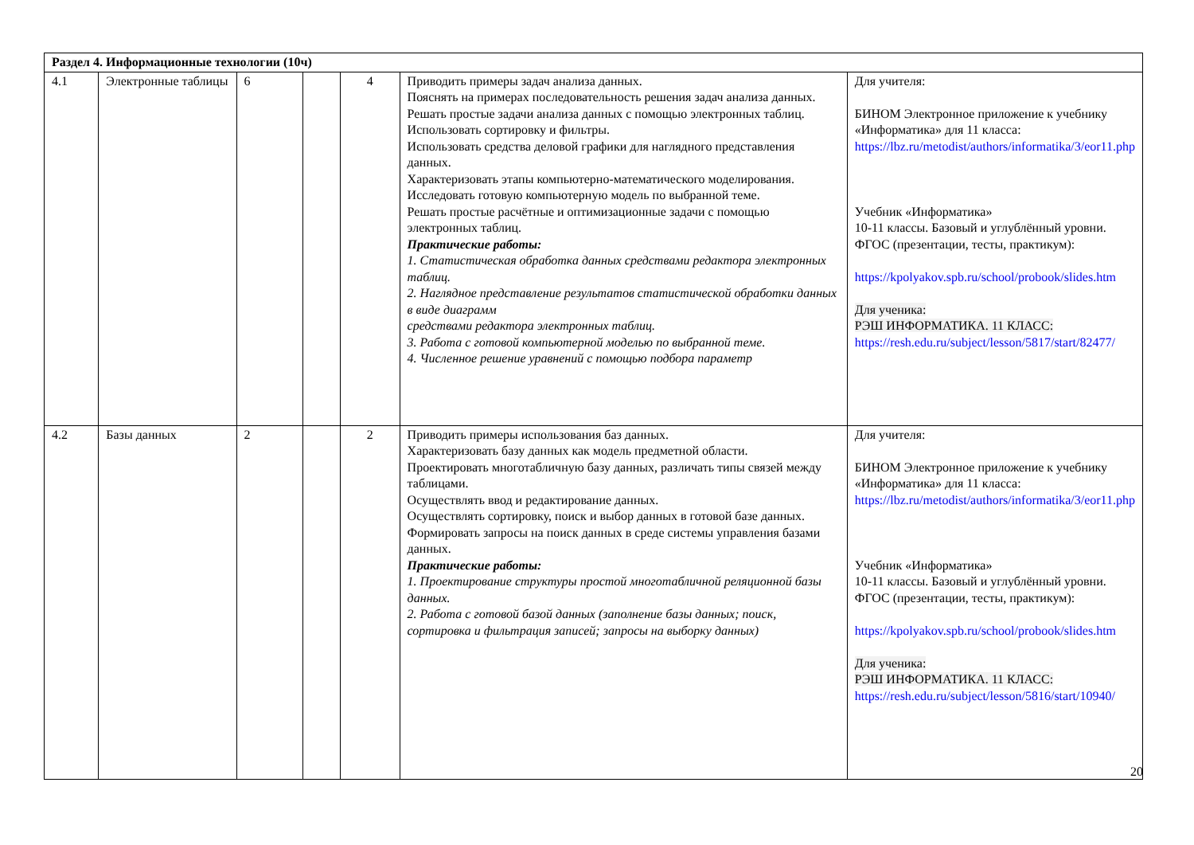| Раздел 4. Информационные технологии (10ч) | | | | | | |
| 4.1 | Электронные таблицы | 6 | | 4 | Приводить примеры задач анализа данных. Пояснять на примерах последовательность решения задач анализа данных. Решать простые задачи анализа данных с помощью электронных таблиц. Использовать сортировку и фильтры. Использовать средства деловой графики для наглядного представления данных. Характеризовать этапы компьютерно-математического моделирования. Исследовать готовую компьютерную модель по выбранной теме. Решать простые расчётные и оптимизационные задачи с помощью электронных таблиц. Практические работы: 1. Статистическая обработка данных средствами редактора электронных таблиц. 2. Наглядное представление результатов статистической обработки данных в виде диаграмм средствами редактора электронных таблиц. 3. Работа с готовой компьютерной моделью по выбранной теме. 4. Численное решение уравнений с помощью подбора параметр | Для учителя: БИНОМ Электронное приложение к учебнику «Информатика» для 11 класса: https://lbz.ru/metodist/authors/informatika/3/eor11.php Учебник «Информатика» 10-11 классы. Базовый и углублённый уровни. ФГОС (презентации, тесты, практикум): https://kpolyakov.spb.ru/school/probook/slides.htm Для ученика: РЭШ ИНФОРМАТИКА. 11 КЛАСС: https://resh.edu.ru/subject/lesson/5817/start/82477/ |
| 4.2 | Базы данных | 2 | | 2 | Приводить примеры использования баз данных. Характеризовать базу данных как модель предметной области. Проектировать многотабличную базу данных, различать типы связей между таблицами. Осуществлять ввод и редактирование данных. Осуществлять сортировку, поиск и выбор данных в готовой базе данных. Формировать запросы на поиск данных в среде системы управления базами данных. Практические работы: 1. Проектирование структуры простой многотабличной реляционной базы данных. 2. Работа с готовой базой данных (заполнение базы данных; поиск, сортировка и фильтрация записей; запросы на выборку данных) | Для учителя: БИНОМ Электронное приложение к учебнику «Информатика» для 11 класса: https://lbz.ru/metodist/authors/informatika/3/eor11.php Учебник «Информатика» 10-11 классы. Базовый и углублённый уровни. ФГОС (презентации, тесты, практикум): https://kpolyakov.spb.ru/school/probook/slides.htm Для ученика: РЭШ ИНФОРМАТИКА. 11 КЛАСС: https://resh.edu.ru/subject/lesson/5816/start/10940/ |
20